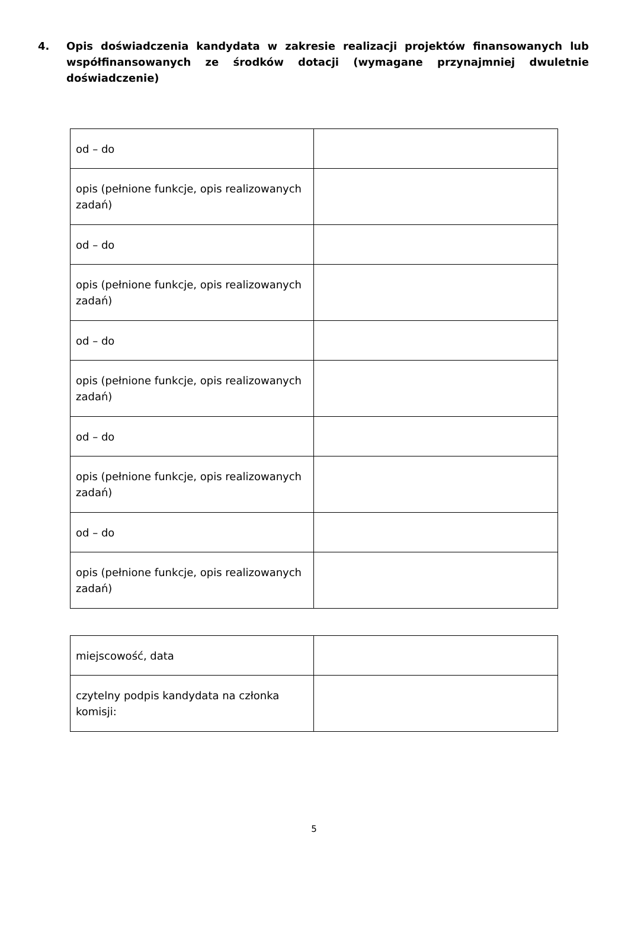4. Opis doświadczenia kandydata w zakresie realizacji projektów finansowanych lub współfinansowanych ze środków dotacji (wymagane przynajmniej dwuletnie doświadczenie)
| od – do | |
| opis (pełnione funkcje, opis realizowanych zadań) | |
| od – do | |
| opis (pełnione funkcje, opis realizowanych zadań) | |
| od – do | |
| opis (pełnione funkcje, opis realizowanych zadań) | |
| od – do | |
| opis (pełnione funkcje, opis realizowanych zadań) | |
| od – do | |
| opis (pełnione funkcje, opis realizowanych zadań) | |
| miejscowość, data | |
| czytelny podpis kandydata na członka komisji: | |
5